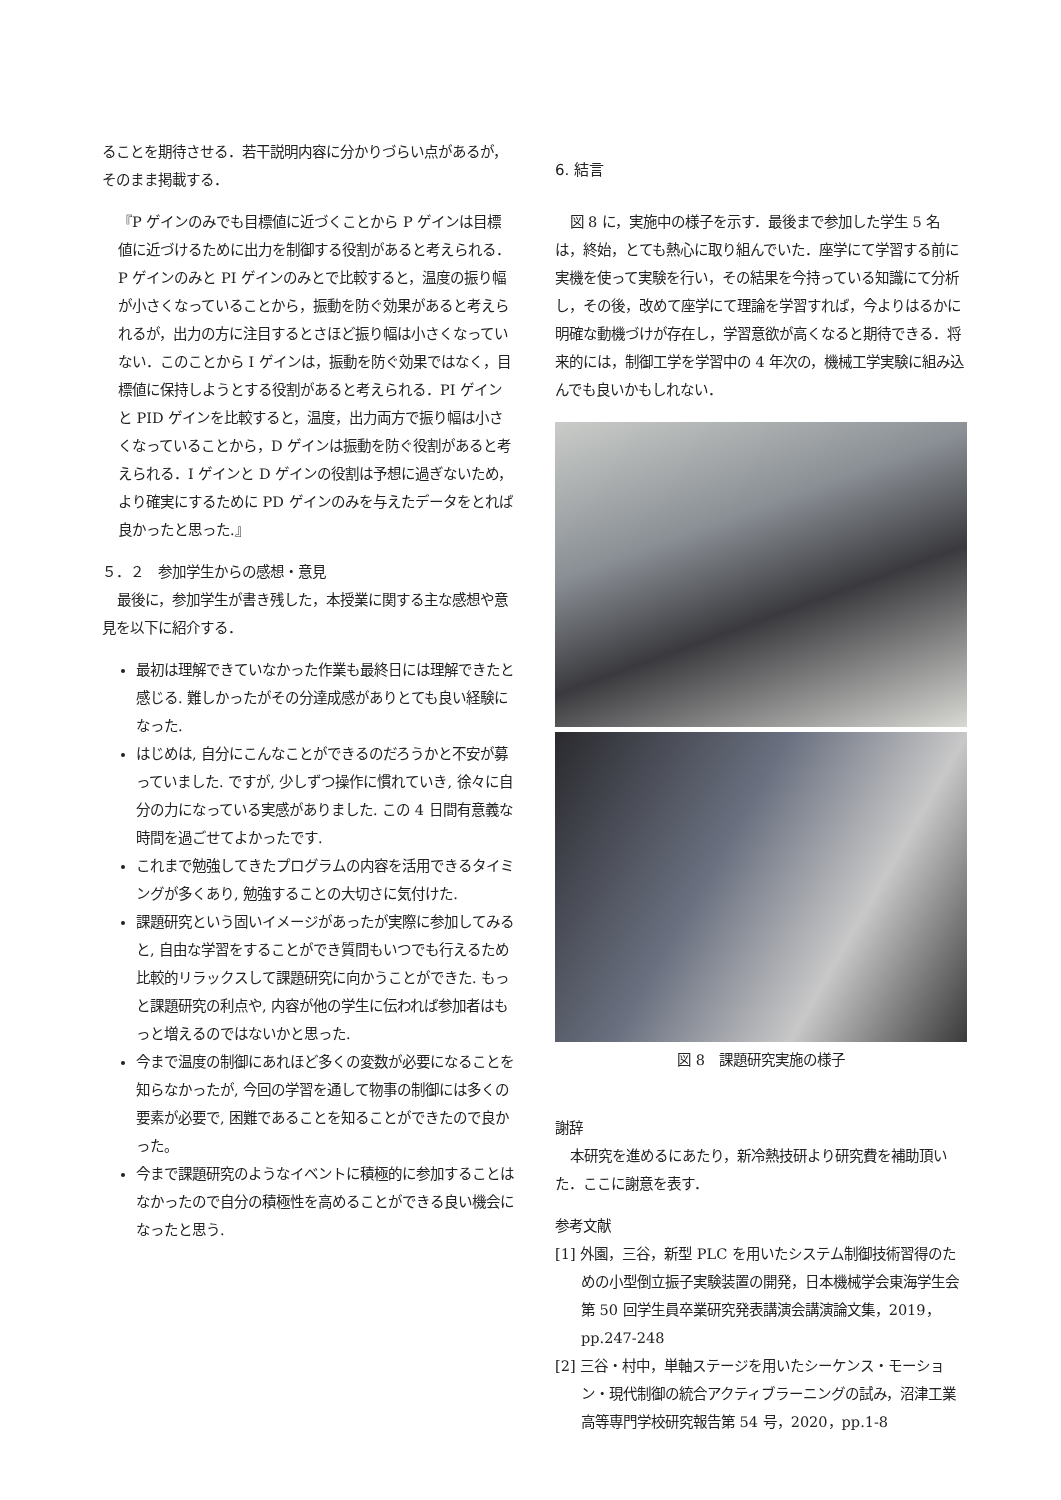ることを期待させる．若干説明内容に分かりづらい点があるが，そのまま掲載する．
『P ゲインのみでも目標値に近づくことから P ゲインは目標値に近づけるために出力を制御する役割があると考えられる．P ゲインのみと PI ゲインのみとで比較すると，温度の振り幅が小さくなっていることから，振動を防ぐ効果があると考えられるが，出力の方に注目するとさほど振り幅は小さくなっていない．このことから I ゲインは，振動を防ぐ効果ではなく，目標値に保持しようとする役割があると考えられる．PI ゲインと PID ゲインを比較すると，温度，出力両方で振り幅は小さくなっていることから，D ゲインは振動を防ぐ役割があると考えられる．I ゲインと D ゲインの役割は予想に過ぎないため，より確実にするために PD ゲインのみを与えたデータをとれば良かったと思った.』
５．２　参加学生からの感想・意見
最後に，参加学生が書き残した，本授業に関する主な感想や意見を以下に紹介する．
最初は理解できていなかった作業も最終日には理解できたと感じる. 難しかったがその分達成感がありとても良い経験になった.
はじめは, 自分にこんなことができるのだろうかと不安が募っていました. ですが, 少しずつ操作に慣れていき, 徐々に自分の力になっている実感がありました. この 4 日間有意義な時間を過ごせてよかったです.
これまで勉強してきたプログラムの内容を活用できるタイミングが多くあり, 勉強することの大切さに気付けた.
課題研究という固いイメージがあったが実際に参加してみると, 自由な学習をすることができ質問もいつでも行えるため比較的リラックスして課題研究に向かうことができた. もっと課題研究の利点や, 内容が他の学生に伝われば参加者はもっと増えるのではないかと思った.
今まで温度の制御にあれほど多くの変数が必要になることを知らなかったが, 今回の学習を通して物事の制御には多くの要素が必要で, 困難であることを知ることができたので良かった。
今まで課題研究のようなイベントに積極的に参加することはなかったので自分の積極性を高めることができる良い機会になったと思う.
6. 結言
図 8 に，実施中の様子を示す．最後まで参加した学生 5 名は，終始，とても熱心に取り組んでいた．座学にて学習する前に実機を使って実験を行い，その結果を今持っている知識にて分析し，その後，改めて座学にて理論を学習すれば，今よりはるかに明確な動機づけが存在し，学習意欲が高くなると期待できる．将来的には，制御工学を学習中の 4 年次の，機械工学実験に組み込んでも良いかもしれない．
図 8　課題研究実施の様子
謝辞
本研究を進めるにあたり，新冷熱技研より研究費を補助頂いた．ここに謝意を表す．
参考文献
[1] 外園，三谷，新型 PLC を用いたシステム制御技術習得のための小型倒立振子実験装置の開発，日本機械学会東海学生会第 50 回学生員卒業研究発表講演会講演論文集，2019，pp.247-248
[2] 三谷・村中，単軸ステージを用いたシーケンス・モーション・現代制御の統合アクティブラーニングの試み，沼津工業高等専門学校研究報告第 54 号，2020，pp.1-8